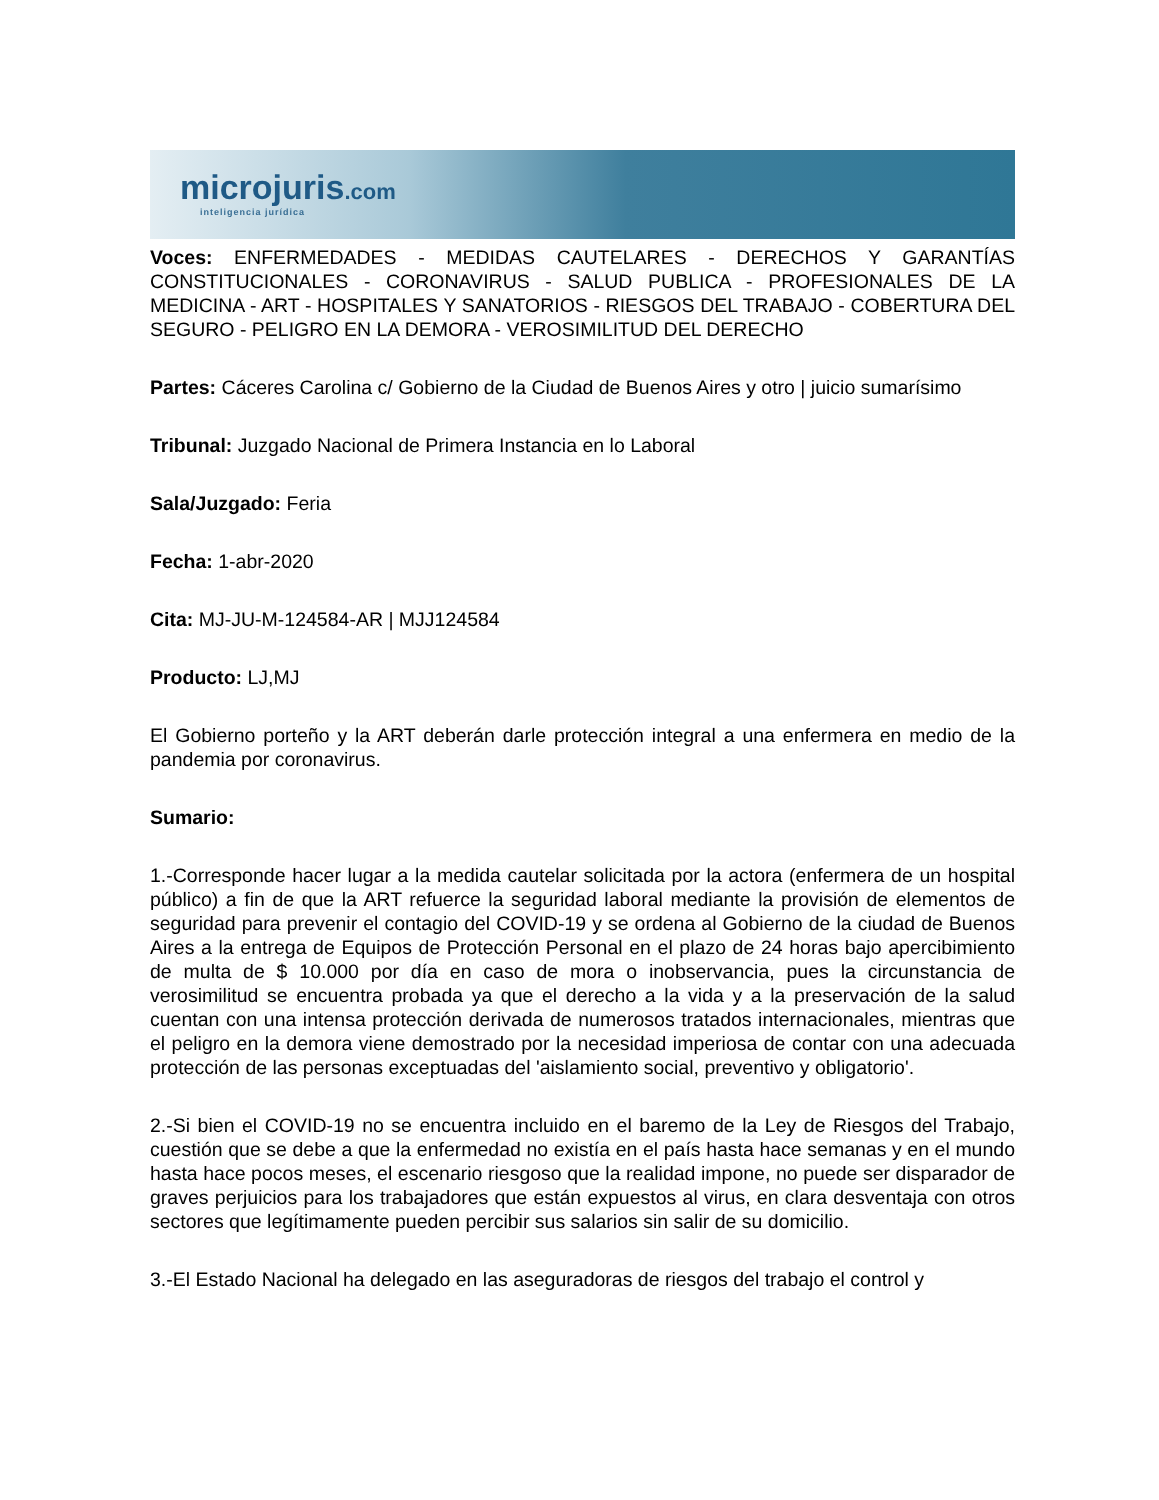microjuris.com
inteligencia jurídica
Voces: ENFERMEDADES - MEDIDAS CAUTELARES - DERECHOS Y GARANTÍAS CONSTITUCIONALES - CORONAVIRUS - SALUD PUBLICA - PROFESIONALES DE LA MEDICINA - ART - HOSPITALES Y SANATORIOS - RIESGOS DEL TRABAJO - COBERTURA DEL SEGURO - PELIGRO EN LA DEMORA - VEROSIMILITUD DEL DERECHO
Partes: Cáceres Carolina c/ Gobierno de la Ciudad de Buenos Aires y otro | juicio sumarísimo
Tribunal: Juzgado Nacional de Primera Instancia en lo Laboral
Sala/Juzgado: Feria
Fecha: 1-abr-2020
Cita: MJ-JU-M-124584-AR | MJJ124584
Producto: LJ,MJ
El Gobierno porteño y la ART deberán darle protección integral a una enfermera en medio de la pandemia por coronavirus.
Sumario:
1.-Corresponde hacer lugar a la medida cautelar solicitada por la actora (enfermera de un hospital público) a fin de que la ART refuerce la seguridad laboral mediante la provisión de elementos de seguridad para prevenir el contagio del COVID-19 y se ordena al Gobierno de la ciudad de Buenos Aires a la entrega de Equipos de Protección Personal en el plazo de 24 horas bajo apercibimiento de multa de $ 10.000 por día en caso de mora o inobservancia, pues la circunstancia de verosimilitud se encuentra probada ya que el derecho a la vida y a la preservación de la salud cuentan con una intensa protección derivada de numerosos tratados internacionales, mientras que el peligro en la demora viene demostrado por la necesidad imperiosa de contar con una adecuada protección de las personas exceptuadas del 'aislamiento social, preventivo y obligatorio'.
2.-Si bien el COVID-19 no se encuentra incluido en el baremo de la Ley de Riesgos del Trabajo, cuestión que se debe a que la enfermedad no existía en el país hasta hace semanas y en el mundo hasta hace pocos meses, el escenario riesgoso que la realidad impone, no puede ser disparador de graves perjuicios para los trabajadores que están expuestos al virus, en clara desventaja con otros sectores que legítimamente pueden percibir sus salarios sin salir de su domicilio.
3.-El Estado Nacional ha delegado en las aseguradoras de riesgos del trabajo el control y